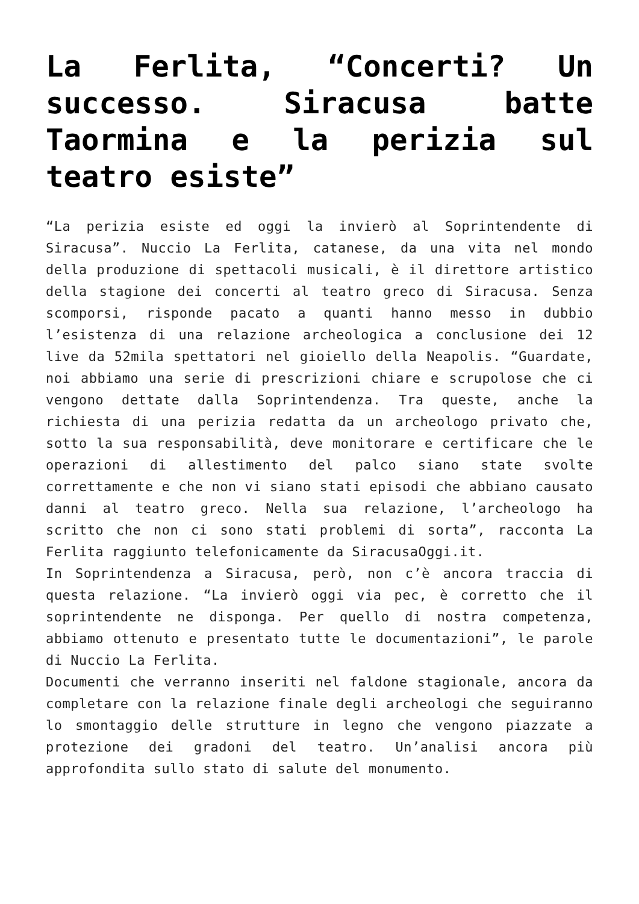La Ferlita, “Concerti? Un successo. Siracusa batte Taormina e la perizia sul teatro esiste”
“La perizia esiste ed oggi la invierò al Soprintendente di Siracusa”. Nuccio La Ferlita, catanese, da una vita nel mondo della produzione di spettacoli musicali, è il direttore artistico della stagione dei concerti al teatro greco di Siracusa. Senza scomporsi, risponde pacato a quanti hanno messo in dubbio l’esistenza di una relazione archeologica a conclusione dei 12 live da 52mila spettatori nel gioiello della Neapolis. “Guardate, noi abbiamo una serie di prescrizioni chiare e scrupolose che ci vengono dettate dalla Soprintendenza. Tra queste, anche la richiesta di una perizia redatta da un archeologo privato che, sotto la sua responsabilità, deve monitorare e certificare che le operazioni di allestimento del palco siano state svolte correttamente e che non vi siano stati episodi che abbiano causato danni al teatro greco. Nella sua relazione, l’archeologo ha scritto che non ci sono stati problemi di sorta”, racconta La Ferlita raggiunto telefonicamente da SiracusaOggi.it.
In Soprintendenza a Siracusa, però, non c’è ancora traccia di questa relazione. “La invierò oggi via pec, è corretto che il soprintendente ne disponga. Per quello di nostra competenza, abbiamo ottenuto e presentato tutte le documentazioni”, le parole di Nuccio La Ferlita.
Documenti che verranno inseriti nel faldone stagionale, ancora da completare con la relazione finale degli archeologi che seguiranno lo smontaggio delle strutture in legno che vengono piazzate a protezione dei gradoni del teatro. Un’analisi ancora più approfondita sullo stato di salute del monumento.